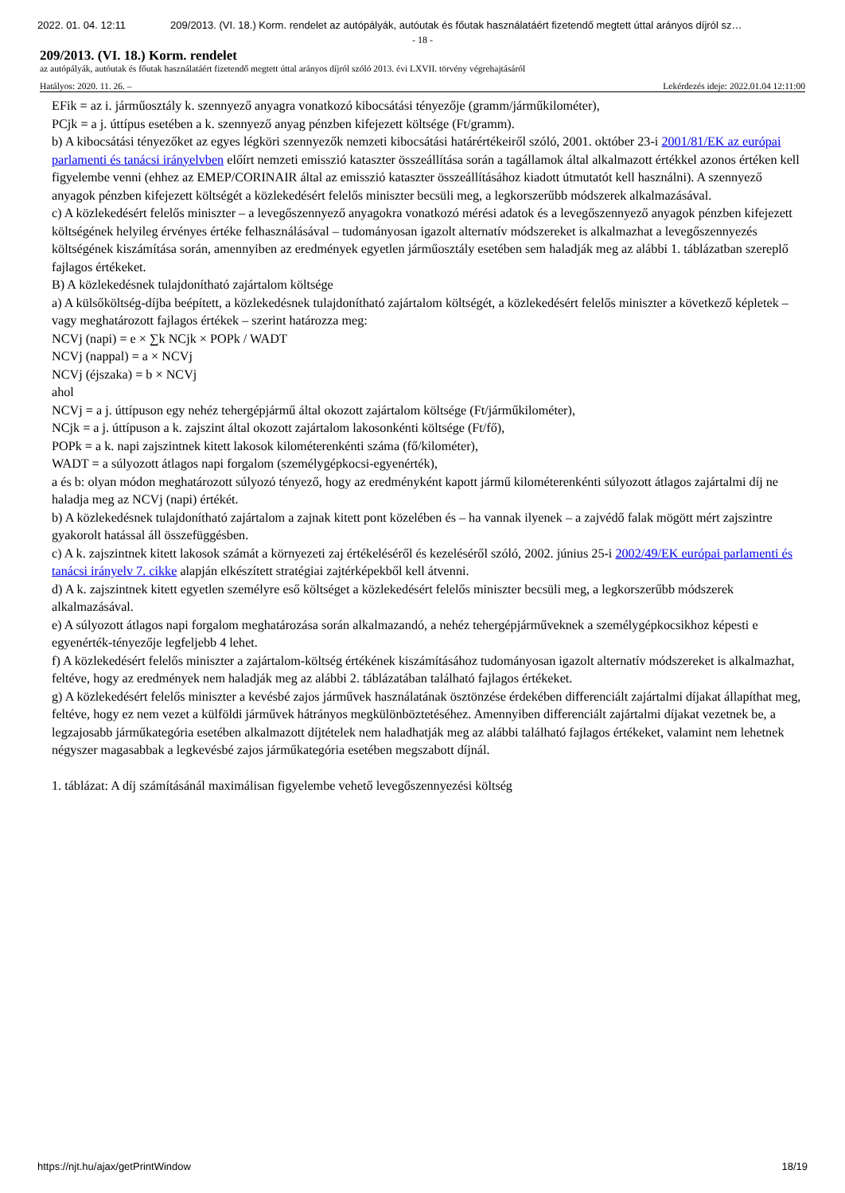2022. 01. 04. 12:11 209/2013. (VI. 18.) Korm. rendelet az autópályák, autóutak és főutak használatáért fizetendő megtett úttal arányos díjról sz…
- 18 -
209/2013. (VI. 18.) Korm. rendelet
az autópályák, autóutak és főutak használatáért fizetendő megtett úttal arányos díjról szóló 2013. évi LXVII. törvény végrehajtásáról
Hatályos: 2020. 11. 26. – Lekérdezés ideje: 2022.01.04 12:11:00
EFik = az i. járműosztály k. szennyező anyagra vonatkozó kibocsátási tényezője (gramm/járműkilométer),
PCjk = a j. úttípus esetében a k. szennyező anyag pénzben kifejezett költsége (Ft/gramm).
b) A kibocsátási tényezőket az egyes légköri szennyezők nemzeti kibocsátási határértékeiről szóló, 2001. október 23-i 2001/81/EK az európai parlamenti és tanácsi irányelvben előírt nemzeti emisszió kataszter összeállítása során a tagállamok által alkalmazott értékkel azonos értéken kell figyelembe venni (ehhez az EMEP/CORINAIR által az emisszió kataszter összeállításához kiadott útmutatót kell használni). A szennyező anyagok pénzben kifejezett költségét a közlekedésért felelős miniszter becsüli meg, a legkorszerűbb módszerek alkalmazásával.
c) A közlekedésért felelős miniszter – a levegőszennyező anyagokra vonatkozó mérési adatok és a levegőszennyező anyagok pénzben kifejezett költségének helyileg érvényes értéke felhasználásával – tudományosan igazolt alternatív módszereket is alkalmazhat a levegőszennyezés költségének kiszámítása során, amennyiben az eredmények egyetlen járműosztály esetében sem haladják meg az alábbi 1. táblázatban szereplő fajlagos értékeket.
B) A közlekedésnek tulajdonítható zajártalom költsége
a) A külsőköltség-díjba beépített, a közlekedésnek tulajdonítható zajártalom költségét, a közlekedésért felelős miniszter a következő képletek – vagy meghatározott fajlagos értékek – szerint határozza meg:
NCVj (napi) = e × ∑k NCjk × POPk / WADT
NCVj (nappal) = a × NCVj
NCVj (éjszaka) = b × NCVj
ahol
NCVj = a j. úttípuson egy nehéz tehergépjármű által okozott zajártalom költsége (Ft/járműkilométer),
NCjk = a j. úttípuson a k. zajszint által okozott zajártalom lakosonkénti költsége (Ft/fő),
POPk = a k. napi zajszintnek kitett lakosok kilométerenkénti száma (fő/kilométer),
WADT = a súlyozott átlagos napi forgalom (személygépkocsi-egyenérték),
a és b: olyan módon meghatározott súlyozó tényező, hogy az eredményként kapott jármű kilométerenkénti súlyozott átlagos zajártalmi díj ne haladja meg az NCVj (napi) értékét.
b) A közlekedésnek tulajdonítható zajártalom a zajnak kitett pont közelében és – ha vannak ilyenek – a zajvédő falak mögött mért zajszintre gyakorolt hatással áll összefüggésben.
c) A k. zajszintnek kitett lakosok számát a környezeti zaj értékeléséről és kezeléséről szóló, 2002. június 25-i 2002/49/EK európai parlamenti és tanácsi irányelv 7. cikke alapján elkészített stratégiai zajtérképekből kell átvenni.
d) A k. zajszintnek kitett egyetlen személyre eső költséget a közlekedésért felelős miniszter becsüli meg, a legkorszerűbb módszerek alkalmazásával.
e) A súlyozott átlagos napi forgalom meghatározása során alkalmazandó, a nehéz tehergépjárműveknek a személygépkocsikhoz képesti e egyenérték-tényezője legfeljebb 4 lehet.
f) A közlekedésért felelős miniszter a zajártalom-költség értékének kiszámításához tudományosan igazolt alternatív módszereket is alkalmazhat, feltéve, hogy az eredmények nem haladják meg az alábbi 2. táblázatában található fajlagos értékeket.
g) A közlekedésért felelős miniszter a kevésbé zajos járművek használatának ösztönzése érdekében differenciált zajártalmi díjakat állapíthat meg, feltéve, hogy ez nem vezet a külföldi járművek hátrányos megkülönböztetéséhez. Amennyiben differenciált zajártalmi díjakat vezetnek be, a legzajosabb járműkategória esetében alkalmazott díjtételek nem haladhatják meg az alábbi található fajlagos értékeket, valamint nem lehetnek négyszer magasabbak a legkevésbé zajos járműkategória esetében megszabott díjnál.
1. táblázat: A díj számításánál maximálisan figyelembe vehető levegőszennyezési költség
https://njt.hu/ajax/getPrintWindow 18/19